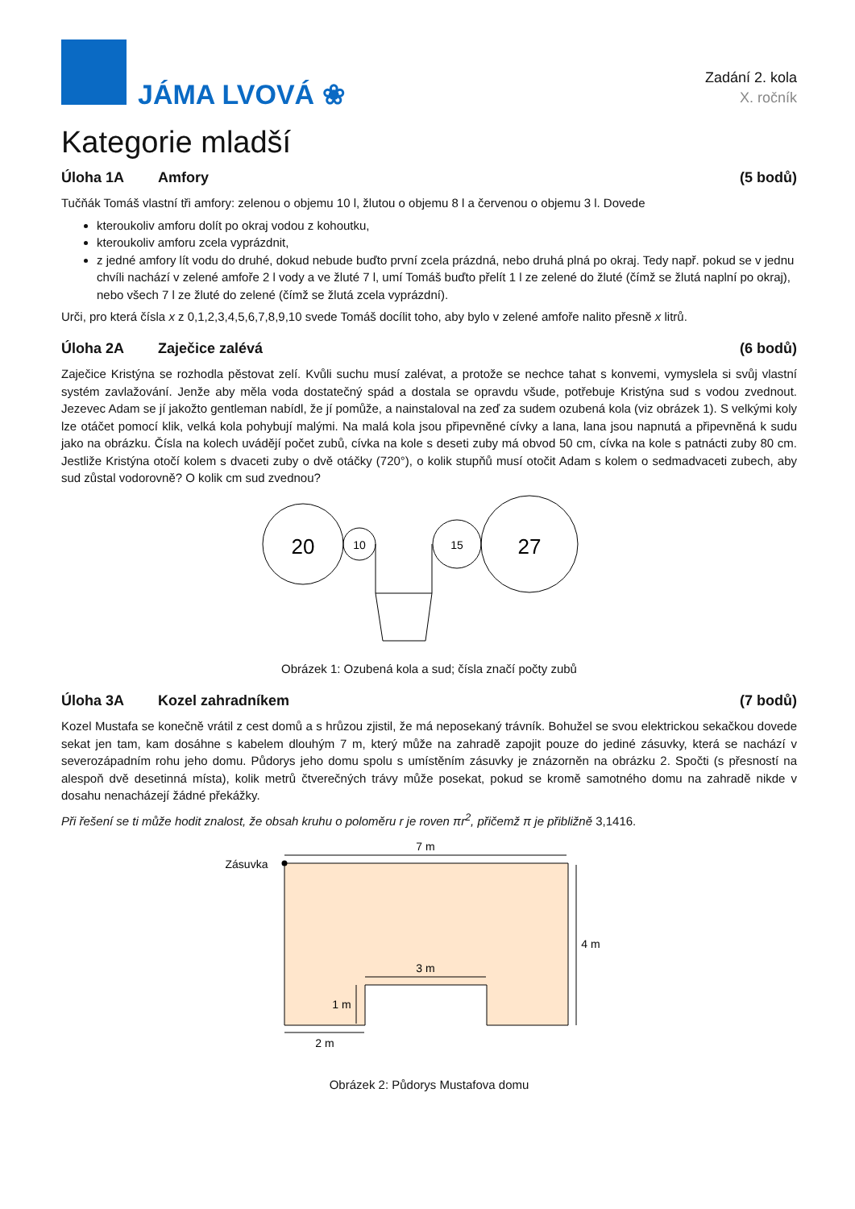JÁMA LVOVÁ ❀
Zadání 2. kola
X. ročník
Kategorie mladší
Úloha 1A Amfory (5 bodů)
Tučňák Tomáš vlastní tři amfory: zelenou o objemu 10 l, žlutou o objemu 8 l a červenou o objemu 3 l. Dovede
kteroukoliv amforu dolít po okraj vodou z kohoutku,
kteroukoliv amforu zcela vyprázdnit,
z jedné amfory lít vodu do druhé, dokud nebude buďto první zcela prázdná, nebo druhá plná po okraj. Tedy např. pokud se v jednu chvíli nachází v zelené amfoře 2 l vody a ve žluté 7 l, umí Tomáš buďto přelít 1 l ze zelené do žluté (čímž se žlutá naplní po okraj), nebo všech 7 l ze žluté do zelené (čímž se žlutá zcela vyprázdní).
Urči, pro která čísla x z 0,1,2,3,4,5,6,7,8,9,10 svede Tomáš docílit toho, aby bylo v zelené amfoře nalito přesně x litrů.
Úloha 2A Zaječice zalévá (6 bodů)
Zaječice Kristýna se rozhodla pěstovat zelí. Kvůli suchu musí zalévat, a protože se nechce tahat s konvemi, vymyslela si svůj vlastní systém zavlažování. Jenže aby měla voda dostatečný spád a dostala se opravdu všude, potřebuje Kristýna sud s vodou zvednout. Jezevec Adam se jí jakožto gentleman nabídl, že jí pomůže, a nainstaloval na zeď za sudem ozubená kola (viz obrázek 1). S velkými koly lze otáčet pomocí klik, velká kola pohybují malými. Na malá kola jsou připevněné cívky a lana, lana jsou napnutá a připevněná k sudu jako na obrázku. Čísla na kolech uvádějí počet zubů, cívka na kole s deseti zuby má obvod 50 cm, cívka na kole s patnácti zuby 80 cm. Jestliže Kristýna otočí kolem s dvaceti zuby o dvě otáčky (720°), o kolik stupňů musí otočit Adam s kolem o sedmadvaceti zubech, aby sud zůstal vodorovně? O kolik cm sud zvednou?
20
10
15
27
Obrázek 1: Ozubená kola a sud; čísla značí počty zubů
Úloha 3A Kozel zahradníkem (7 bodů)
Kozel Mustafa se konečně vrátil z cest domů a s hrůzou zjistil, že má neposekaný trávník. Bohužel se svou elektrickou sekačkou dovede sekat jen tam, kam dosáhne s kabelem dlouhým 7 m, který může na zahradě zapojit pouze do jediné zásuvky, která se nachází v severozápadním rohu jeho domu. Půdorys jeho domu spolu s umístěním zásuvky je znázorněn na obrázku 2. Spočti (s přesností na alespoň dvě desetinná místa), kolik metrů čtverečných trávy může posekat, pokud se kromě samotného domu na zahradě nikde v dosahu nenacházejí žádné překážky.
Při řešení se ti může hodit znalost, že obsah kruhu o poloměru r je roven πr<sup>2</sup>, přičemž π je přibližně 3,1416.
7 m
4 m
3 m
1 m
2 m
Zásuvka
Obrázek 2: Půdorys Mustafova domu